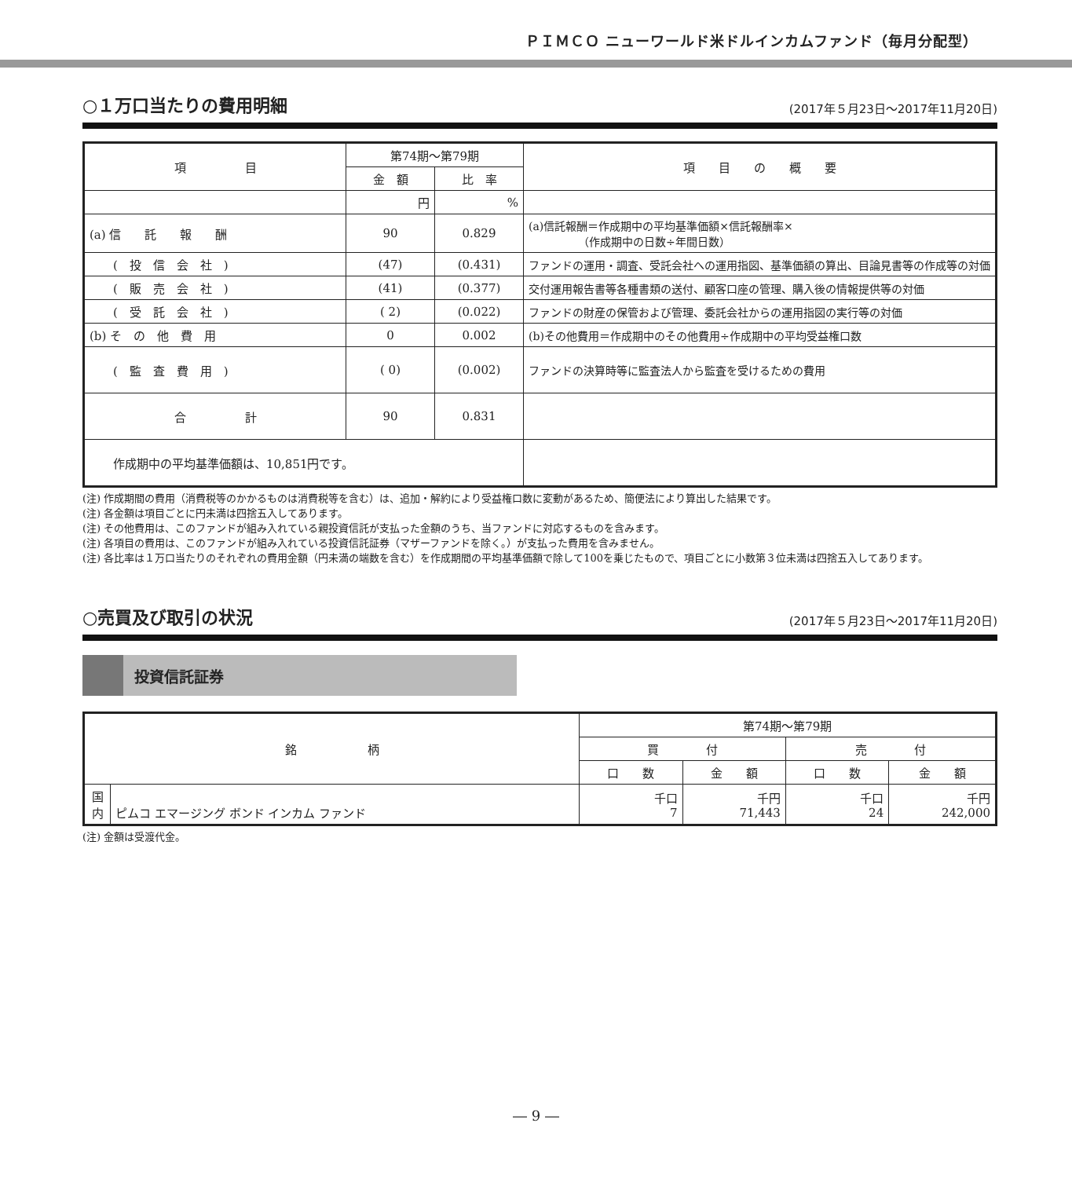ＰＩＭＣＯ ニューワールド米ドルインカムファンド（毎月分配型）
○１万口当たりの費用明細
(2017年５月23日～2017年11月20日)
| 項 目 | 第74期～第79期 | | 項 目 の 概 要 |
| --- | --- | --- | --- |
| | 金 額 | 比 率 | |
| | 円 | % | |
| (a) 信 託 報 酬 | 90 | 0.829 | (a)信託報酬＝作成期中の平均基準価額×信託報酬率× （作成期中の日数÷年間日数） |
| ( 投 信 会 社 ) | (47) | (0.431) | ファンドの運用・調査、受託会社への運用指図、基準価額の算出、目論見書等の作成等の対価 |
| ( 販 売 会 社 ) | (41) | (0.377) | 交付運用報告書等各種書類の送付、顧客口座の管理、購入後の情報提供等の対価 |
| ( 受 託 会 社 ) | ( 2) | (0.022) | ファンドの財産の保管および管理、委託会社からの運用指図の実行等の対価 |
| (b) そ の 他 費 用 | 0 | 0.002 | (b)その他費用＝作成期中のその他費用÷作成期中の平均受益権口数 |
| ( 監 査 費 用 ) | ( 0) | (0.002) | ファンドの決算時等に監査法人から監査を受けるための費用 |
| 合 計 | 90 | 0.831 | |
| 作成期中の平均基準価額は、10,851円です。 | | | |
(注) 作成期間の費用（消費税等のかかるものは消費税等を含む）は、追加・解約により受益権口数に変動があるため、簡便法により算出した結果です。
(注) 各金額は項目ごとに円未満は四捨五入してあります。
(注) その他費用は、このファンドが組み入れている親投資信託が支払った金額のうち、当ファンドに対応するものを含みます。
(注) 各項目の費用は、このファンドが組み入れている投資信託証券（マザーファンドを除く。）が支払った費用を含みません。
(注) 各比率は１万口当たりのそれぞれの費用金額（円未満の端数を含む）を作成期間の平均基準価額で除して100を乗じたもので、項目ごとに小数第３位未満は四捨五入してあります。
○売買及び取引の状況
(2017年５月23日～2017年11月20日)
投資信託証券
| 銘 柄 | | 第74期～第79期 | | | |
| --- | --- | --- | --- | --- | --- |
| | | 買 付 | | 売 付 | |
| | | 口 数 | 金 額 | 口 数 | 金 額 |
| 国 内 | ピムコ エマージング ボンド インカム ファンド | 千口 7 | 千円 71,443 | 千口 24 | 千円 242,000 |
(注) 金額は受渡代金。
― 9 ―